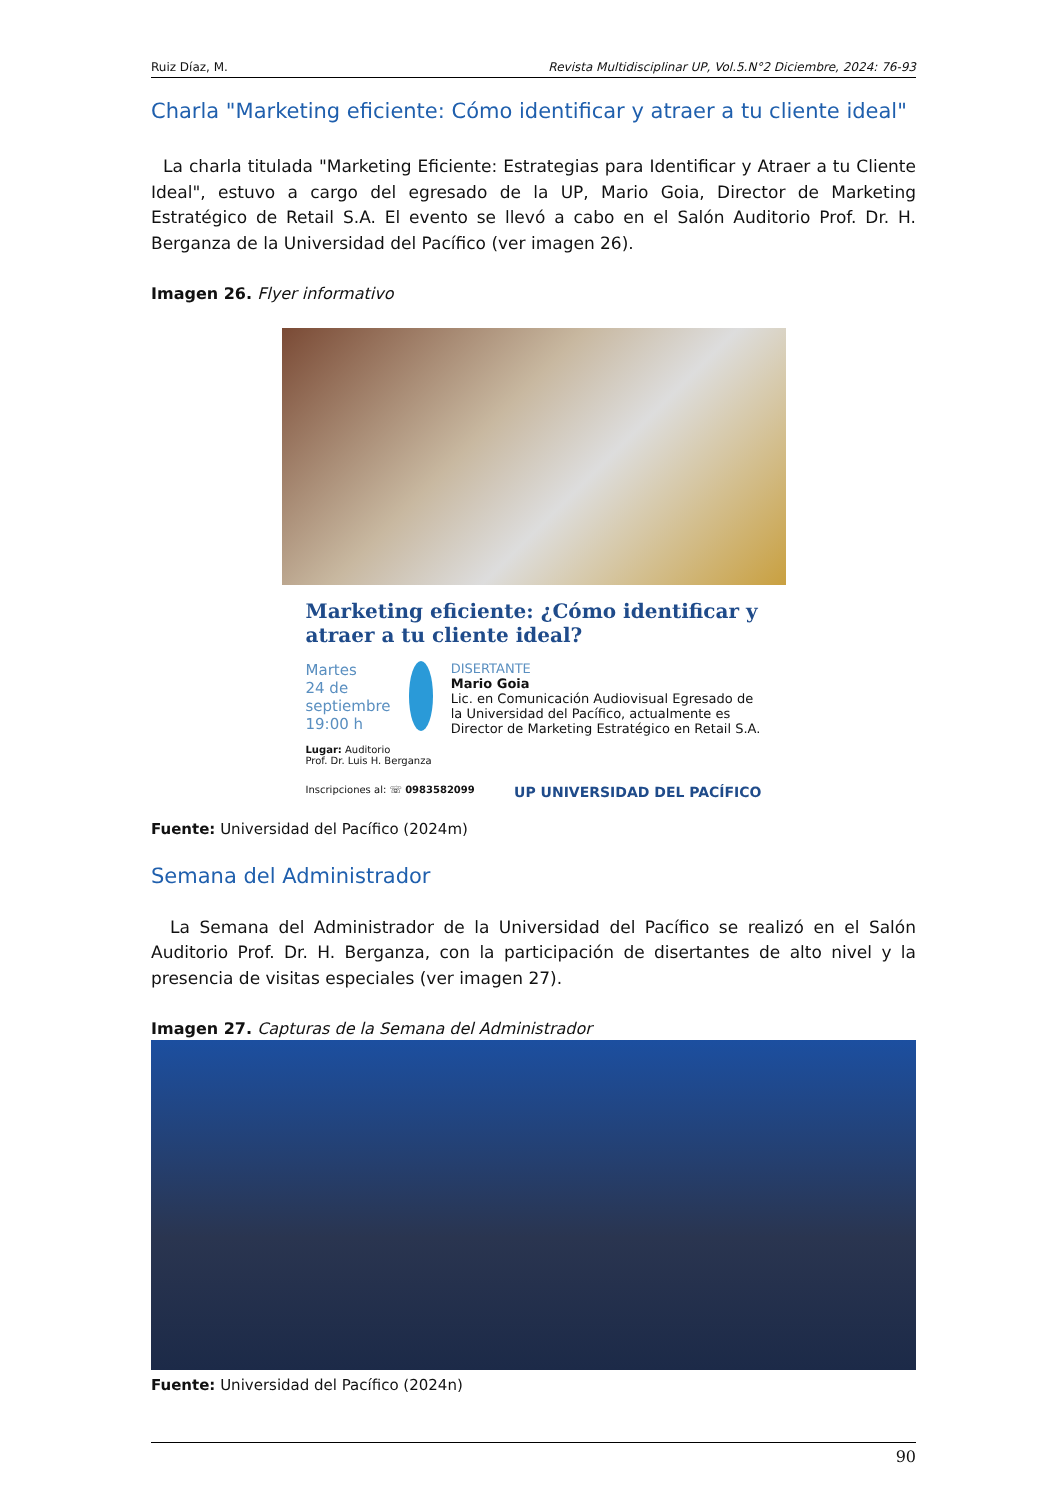Ruiz Díaz, M. Revista Multidisciplinar UP, Vol.5.N°2 Diciembre, 2024: 76-93
Charla "Marketing eficiente: Cómo identificar y atraer a tu cliente ideal"
La charla titulada "Marketing Eficiente: Estrategias para Identificar y Atraer a tu Cliente Ideal", estuvo a cargo del egresado de la UP, Mario Goia, Director de Marketing Estratégico de Retail S.A. El evento se llevó a cabo en el Salón Auditorio Prof. Dr. H. Berganza de la Universidad del Pacífico (ver imagen 26).
Imagen 26. Flyer informativo
Marketing eficiente: ¿Cómo identificar y atraer a tu cliente ideal?
Martes
24 de septiembre
19:00 h
DISERTANTE
Mario Goia
Lic. en Comunicación Audiovisual Egresado de la Universidad del Pacífico, actualmente es Director de Marketing Estratégico en Retail S.A.
Lugar: Auditorio
Prof. Dr. Luis H. Berganza
Inscripciones al: ☏ 0983582099 UP UNIVERSIDAD DEL PACÍFICO
Fuente: Universidad del Pacífico (2024m)
Semana del Administrador
La Semana del Administrador de la Universidad del Pacífico se realizó en el Salón Auditorio Prof. Dr. H. Berganza, con la participación de disertantes de alto nivel y la presencia de visitas especiales (ver imagen 27).
Imagen 27. Capturas de la Semana del Administrador
Fuente: Universidad del Pacífico (2024n)
90